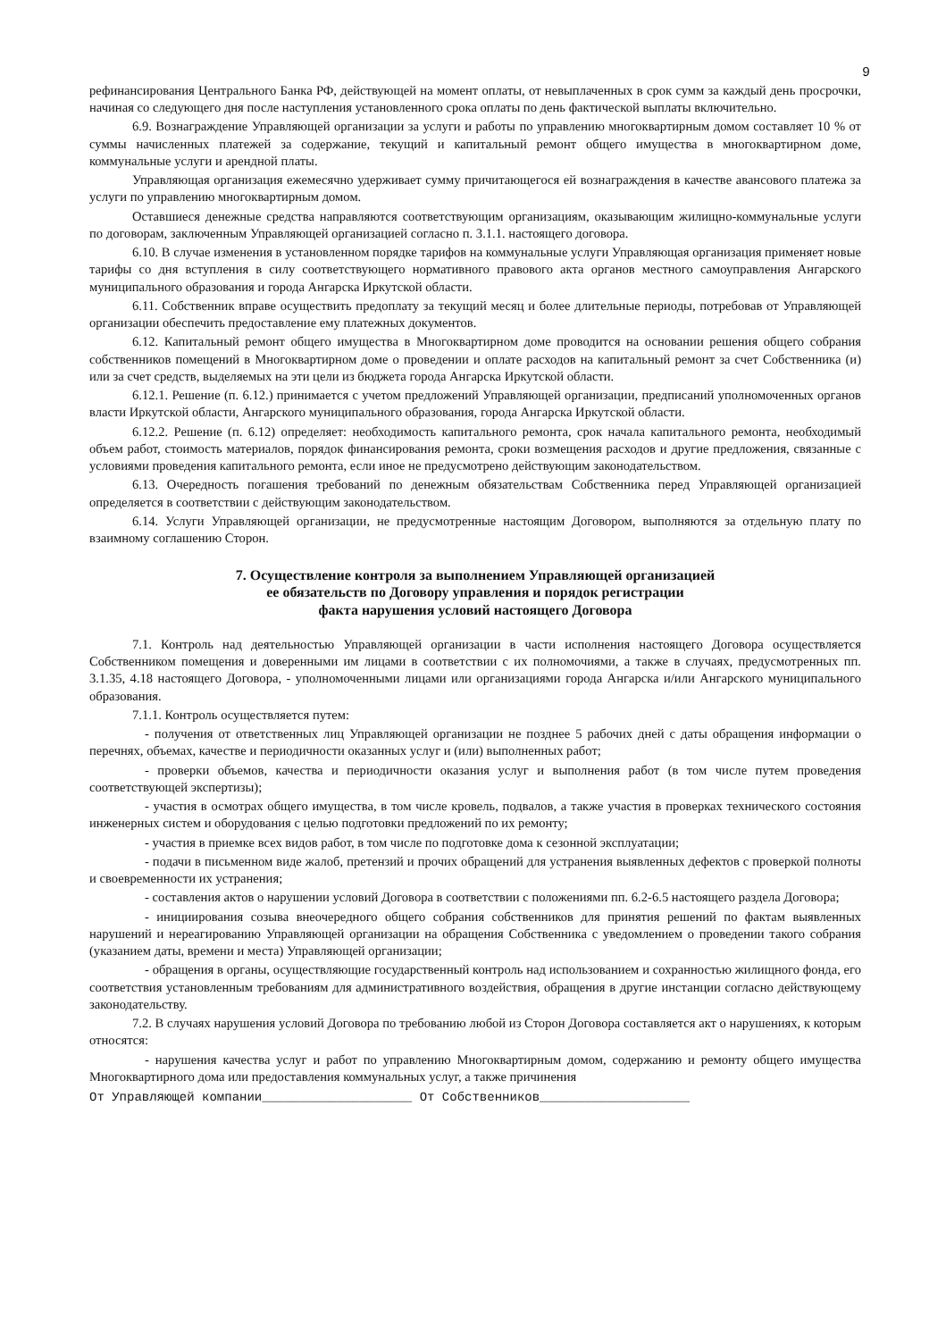9
рефинансирования Центрального Банка РФ, действующей на момент оплаты, от невыплаченных в срок сумм за каждый день просрочки, начиная со следующего дня после наступления установленного срока оплаты по день фактической выплаты включительно.
6.9. Вознаграждение Управляющей организации за услуги и работы по управлению многоквартирным домом составляет 10 % от суммы начисленных платежей за содержание, текущий и капитальный ремонт общего имущества в многоквартирном доме, коммунальные услуги и арендной платы.
Управляющая организация ежемесячно удерживает сумму причитающегося ей вознаграждения в качестве авансового платежа за услуги по управлению многоквартирным домом.
Оставшиеся денежные средства направляются соответствующим организациям, оказывающим жилищно-коммунальные услуги по договорам, заключенным Управляющей организацией согласно п. 3.1.1. настоящего договора.
6.10. В случае изменения в установленном порядке тарифов на коммунальные услуги Управляющая организация применяет новые тарифы со дня вступления в силу соответствующего нормативного правового акта органов местного самоуправления Ангарского муниципального образования и города Ангарска Иркутской области.
6.11. Собственник вправе осуществить предоплату за текущий месяц и более длительные периоды, потребовав от Управляющей организации обеспечить предоставление ему платежных документов.
6.12. Капитальный ремонт общего имущества в Многоквартирном доме проводится на основании решения общего собрания собственников помещений в Многоквартирном доме о проведении и оплате расходов на капитальный ремонт за счет Собственника (и) или за счет средств, выделяемых на эти цели из бюджета города Ангарска Иркутской области.
6.12.1. Решение (п. 6.12.) принимается с учетом предложений Управляющей организации, предписаний уполномоченных органов власти Иркутской области, Ангарского муниципального образования, города Ангарска Иркутской области.
6.12.2. Решение (п. 6.12) определяет: необходимость капитального ремонта, срок начала капитального ремонта, необходимый объем работ, стоимость материалов, порядок финансирования ремонта, сроки возмещения расходов и другие предложения, связанные с условиями проведения капитального ремонта, если иное не предусмотрено действующим законодательством.
6.13. Очередность погашения требований по денежным обязательствам Собственника перед Управляющей организацией определяется в соответствии с действующим законодательством.
6.14. Услуги Управляющей организации, не предусмотренные настоящим Договором, выполняются за отдельную плату по взаимному соглашению Сторон.
7. Осуществление контроля за выполнением Управляющей организацией
ее обязательств по Договору управления и порядок регистрации
факта нарушения условий настоящего Договора
7.1. Контроль над деятельностью Управляющей организации в части исполнения настоящего Договора осуществляется Собственником помещения и доверенными им лицами в соответствии с их полномочиями, а также в случаях, предусмотренных пп. 3.1.35, 4.18 настоящего Договора, - уполномоченными лицами или организациями города Ангарска и/или Ангарского муниципального образования.
7.1.1. Контроль осуществляется путем:
- получения от ответственных лиц Управляющей организации не позднее 5 рабочих дней с даты обращения информации о перечнях, объемах, качестве и периодичности оказанных услуг и (или) выполненных работ;
- проверки объемов, качества и периодичности оказания услуг и выполнения работ (в том числе путем проведения соответствующей экспертизы);
- участия в осмотрах общего имущества, в том числе кровель, подвалов, а также участия в проверках технического состояния инженерных систем и оборудования с целью подготовки предложений по их ремонту;
- участия в приемке всех видов работ, в том числе по подготовке дома к сезонной эксплуатации;
- подачи в письменном виде жалоб, претензий и прочих обращений для устранения выявленных дефектов с проверкой полноты и своевременности их устранения;
- составления актов о нарушении условий Договора в соответствии с положениями пп. 6.2-6.5 настоящего раздела Договора;
- инициирования созыва внеочередного общего собрания собственников для принятия решений по фактам выявленных нарушений и нереагированию Управляющей организации на обращения Собственника с уведомлением о проведении такого собрания (указанием даты, времени и места) Управляющей организации;
- обращения в органы, осуществляющие государственный контроль над использованием и сохранностью жилищного фонда, его соответствия установленным требованиям для административного воздействия, обращения в другие инстанции согласно действующему законодательству.
7.2. В случаях нарушения условий Договора по требованию любой из Сторон Договора составляется акт о нарушениях, к которым относятся:
- нарушения качества услуг и работ по управлению Многоквартирным домом, содержанию и ремонту общего имущества Многоквартирного дома или предоставления коммунальных услуг, а также причинения
От Управляющей компании____________________ От Собственников____________________